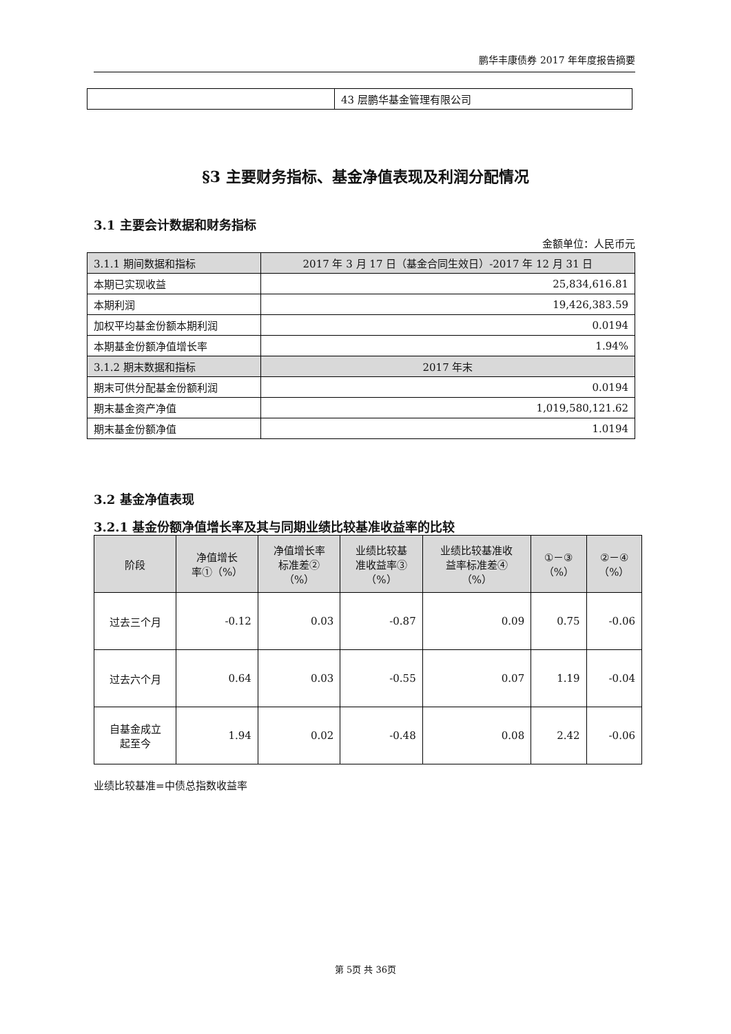鹏华丰康债券 2017 年年度报告摘要
| | 43 层鹏华基金管理有限公司 |
§3 主要财务指标、基金净值表现及利润分配情况
3.1 主要会计数据和财务指标
金额单位：人民币元
| 3.1.1 期间数据和指标 | 2017 年 3 月 17 日（基金合同生效日）-2017 年 12 月 31 日 |
| 本期已实现收益 | 25,834,616.81 |
| 本期利润 | 19,426,383.59 |
| 加权平均基金份额本期利润 | 0.0194 |
| 本期基金份额净值增长率 | 1.94% |
| 3.1.2 期末数据和指标 | 2017 年末 |
| 期末可供分配基金份额利润 | 0.0194 |
| 期末基金资产净值 | 1,019,580,121.62 |
| 期末基金份额净值 | 1.0194 |
3.2 基金净值表现
3.2.1 基金份额净值增长率及其与同期业绩比较基准收益率的比较
| 阶段 | 净值增长 率①（%） | 净值增长率 标准差② （%） | 业绩比较基 准收益率③ （%） | 业绩比较基准收 益率标准差④ （%） | ①－③ （%） | ②－④ （%） |
| --- | --- | --- | --- | --- | --- | --- |
| 过去三个月 | -0.12 | 0.03 | -0.87 | 0.09 | 0.75 | -0.06 |
| 过去六个月 | 0.64 | 0.03 | -0.55 | 0.07 | 1.19 | -0.04 |
| 自基金成立 起至今 | 1.94 | 0.02 | -0.48 | 0.08 | 2.42 | -0.06 |
业绩比较基准=中债总指数收益率
第 5页 共 36页